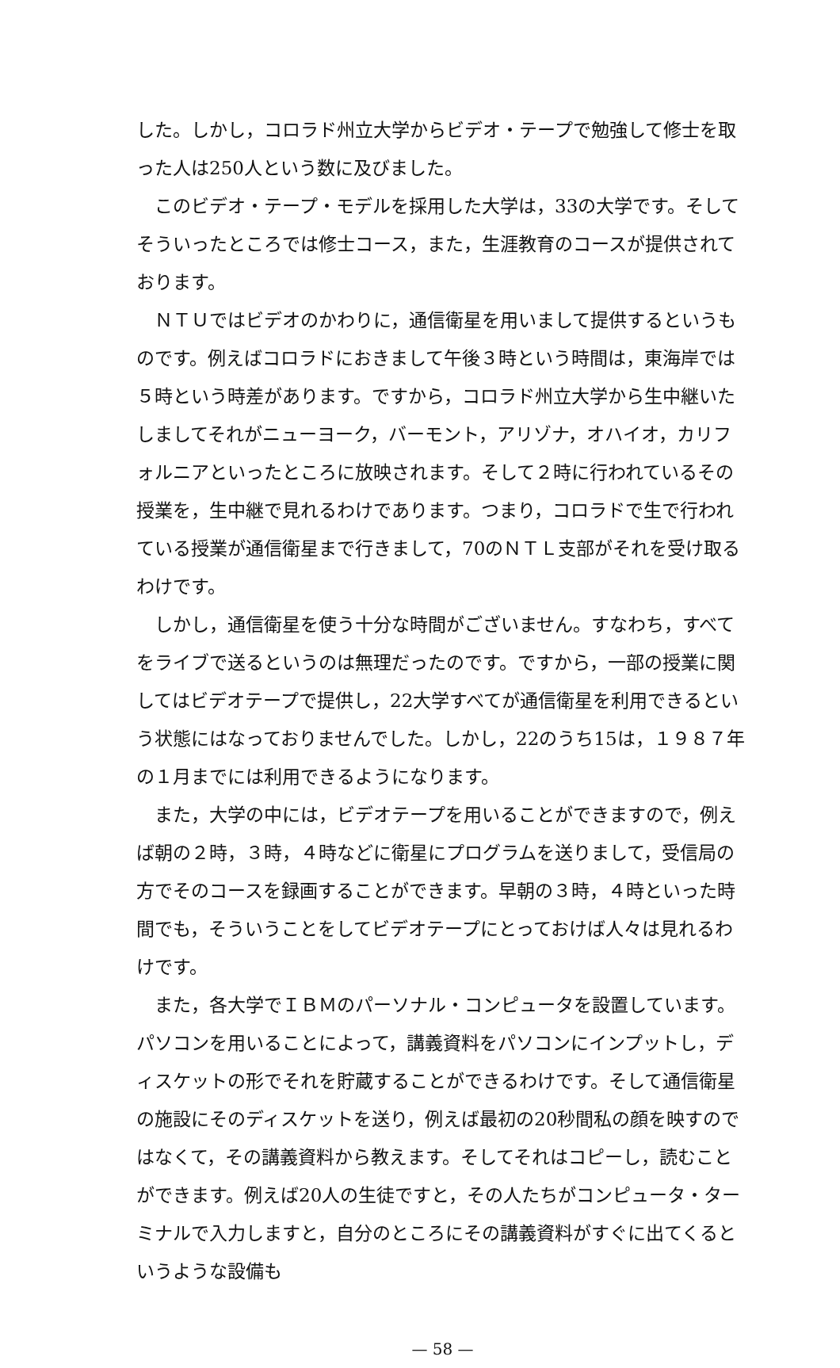した。しかし，コロラド州立大学からビデオ・テープで勉強して修士を取った人は250人という数に及びました。
このビデオ・テープ・モデルを採用した大学は，33の大学です。そしてそういったところでは修士コース，また，生涯教育のコースが提供されております。
ＮＴＵではビデオのかわりに，通信衛星を用いまして提供するというものです。例えばコロラドにおきまして午後３時という時間は，東海岸では５時という時差があります。ですから，コロラド州立大学から生中継いたしましてそれがニューヨーク，バーモント，アリゾナ，オハイオ，カリフォルニアといったところに放映されます。そして２時に行われているその授業を，生中継で見れるわけであります。つまり，コロラドで生で行われている授業が通信衛星まで行きまして，70のＮＴＬ支部がそれを受け取るわけです。
しかし，通信衛星を使う十分な時間がございません。すなわち，すべてをライブで送るというのは無理だったのです。ですから，一部の授業に関してはビデオテープで提供し，22大学すべてが通信衛星を利用できるという状態にはなっておりませんでした。しかし，22のうち15は，１９８７年の１月までには利用できるようになります。
また，大学の中には，ビデオテープを用いることができますので，例えば朝の２時，３時，４時などに衛星にプログラムを送りまして，受信局の方でそのコースを録画することができます。早朝の３時，４時といった時間でも，そういうことをしてビデオテープにとっておけば人々は見れるわけです。
また，各大学でＩＢＭのパーソナル・コンピュータを設置しています。パソコンを用いることによって，講義資料をパソコンにインプットし，ディスケットの形でそれを貯蔵することができるわけです。そして通信衛星の施設にそのディスケットを送り，例えば最初の20秒間私の顔を映すのではなくて，その講義資料から教えます。そしてそれはコピーし，読むことができます。例えば20人の生徒ですと，その人たちがコンピュータ・ターミナルで入力しますと，自分のところにその講義資料がすぐに出てくるというような設備も
— 58 —